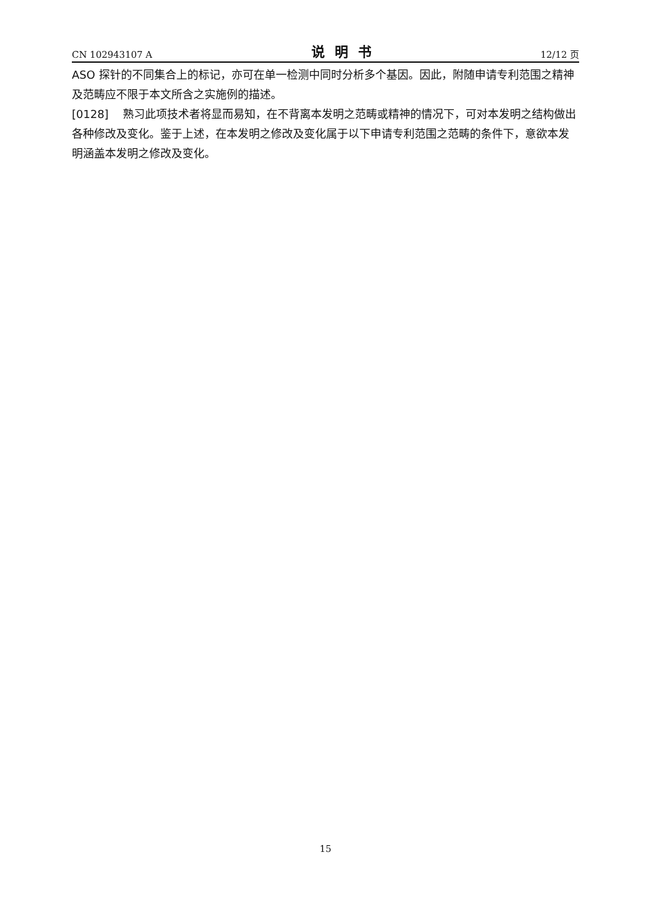CN 102943107 A 说明书 12/12 页
ASO 探针的不同集合上的标记，亦可在单一检测中同时分析多个基因。因此，附随申请专利范围之精神及范畴应不限于本文所含之实施例的描述。
[0128] 熟习此项技术者将显而易知，在不背离本发明之范畴或精神的情况下，可对本发明之结构做出各种修改及变化。鉴于上述，在本发明之修改及变化属于以下申请专利范围之范畴的条件下，意欲本发明涵盖本发明之修改及变化。
15